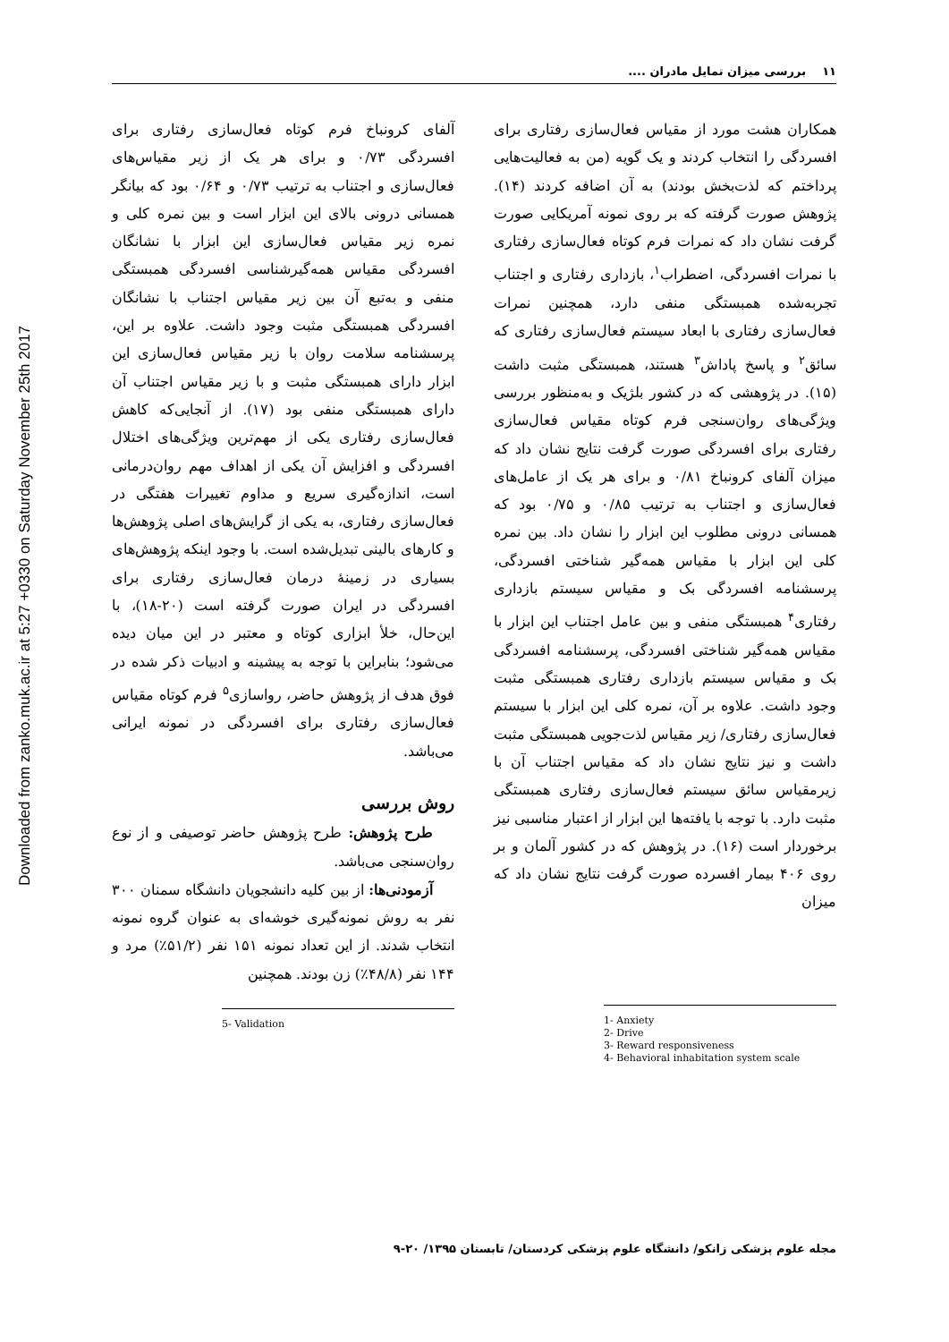Downloaded from zanko.muk.ac.ir at 5:27 +0330 on Saturday November 25th 2017
۱۱ بررسی میزان تمایل مادران ....
همکاران هشت مورد از مقیاس فعال‌سازی رفتاری برای افسردگی را انتخاب کردند و یک گویه (من به فعالیت‌هایی پرداختم که لذت‌بخش بودند) به آن اضافه کردند (۱۴). پژوهش صورت گرفته که بر روی نمونه آمریکایی صورت گرفت نشان داد که نمرات فرم کوتاه فعال‌سازی رفتاری با نمرات افسردگی، اضطراب<sup>۱</sup>، بازداری رفتاری و اجتناب تجربه‌شده همبستگی منفی دارد، همچنین نمرات فعال‌سازی رفتاری با ابعاد سیستم فعال‌سازی رفتاری که سائق<sup>۲</sup> و پاسخ پاداش<sup>۳</sup> هستند، همبستگی مثبت داشت (۱۵). در پژوهشی که در کشور بلژیک و به‌منظور بررسی ویژگی‌های روان‌سنجی فرم کوتاه مقیاس فعال‌سازی رفتاری برای افسردگی صورت گرفت نتایج نشان داد که میزان آلفای کرونباخ ۰/۸۱ و برای هر یک از عامل‌های فعال‌سازی و اجتناب به ترتیب ۰/۸۵ و ۰/۷۵ بود که همسانی درونی مطلوب این ابزار را نشان داد. بین نمره کلی این ابزار با مقیاس همه‌گیر شناختی افسردگی، پرسشنامه افسردگی بک و مقیاس سیستم بازداری رفتاری<sup>۴</sup> همبستگی منفی و بین عامل اجتناب این ابزار با مقیاس همه‌گیر شناختی افسردگی، پرسشنامه افسردگی بک و مقیاس سیستم بازداری رفتاری همبستگی مثبت وجود داشت. علاوه بر آن، نمره کلی این ابزار با سیستم فعال‌سازی رفتاری/ زیر مقیاس لذت‌جویی همبستگی مثبت داشت و نیز نتایج نشان داد که مقیاس اجتناب آن با زیرمقیاس سائق سیستم فعال‌سازی رفتاری همبستگی مثبت دارد. با توجه با یافته‌ها این ابزار از اعتبار مناسبی نیز برخوردار است (۱۶). در پژوهش که در کشور آلمان و بر روی ۴۰۶ بیمار افسرده صورت گرفت نتایج نشان داد که میزان
1- Anxiety
2- Drive
3- Reward responsiveness
4- Behavioral inhabitation system scale
آلفای کرونباخ فرم کوتاه فعال‌سازی رفتاری برای افسردگی ۰/۷۳ و برای هر یک از زیر مقیاس‌های فعال‌سازی و اجتناب به ترتیب ۰/۷۳ و ۰/۶۴ بود که بیانگر همسانی درونی بالای این ابزار است و بین نمره کلی و نمره زیر مقیاس فعال‌سازی این ابزار با نشانگان افسردگی مقیاس همه‌گیرشناسی افسردگی همبستگی منفی و به‌تبع آن بین زیر مقیاس اجتناب با نشانگان افسردگی همبستگی مثبت وجود داشت. علاوه بر این، پرسشنامه سلامت روان با زیر مقیاس فعال‌سازی این ابزار دارای همبستگی مثبت و با زیر مقیاس اجتناب آن دارای همبستگی منفی بود (۱۷). از آنجایی‌که کاهش فعال‌سازی رفتاری یکی از مهم‌ترین ویژگی‌های اختلال افسردگی و افزایش آن یکی از اهداف مهم روان‌درمانی است، اندازه‌گیری سریع و مداوم تغییرات هفتگی در فعال‌سازی رفتاری، به یکی از گرایش‌های اصلی پژوهش‌ها و کارهای بالینی تبدیل‌شده است. با وجود اینکه پژوهش‌های بسیاری در زمینهٔ درمان فعال‌سازی رفتاری برای افسردگی در ایران صورت گرفته است (۲۰-۱۸)، با این‌حال، خلأ ابزاری کوتاه و معتبر در این میان دیده می‌شود؛ بنابراین با توجه به پیشینه و ادبیات ذکر شده در فوق هدف از پژوهش حاضر، رواسازی<sup>۵</sup> فرم کوتاه مقیاس فعال‌سازی رفتاری برای افسردگی در نمونه ایرانی می‌باشد.
روش بررسی
طرح پژوهش: طرح پژوهش حاضر توصیفی و از نوع روان‌سنجی می‌باشد.
آزمودنی‌ها: از بین کلیه دانشجویان دانشگاه سمنان ۳۰۰ نفر به روش نمونه‌گیری خوشه‌ای به عنوان گروه نمونه انتخاب شدند. از این تعداد نمونه ۱۵۱ نفر (۵۱/۲٪) مرد و ۱۴۴ نفر (۴۸/۸٪) زن بودند. همچنین
5- Validation
مجله علوم پزشکی زانکو/ دانشگاه علوم پزشکی کردستان/ تابستان ۱۳۹۵/ ۲۰-۹